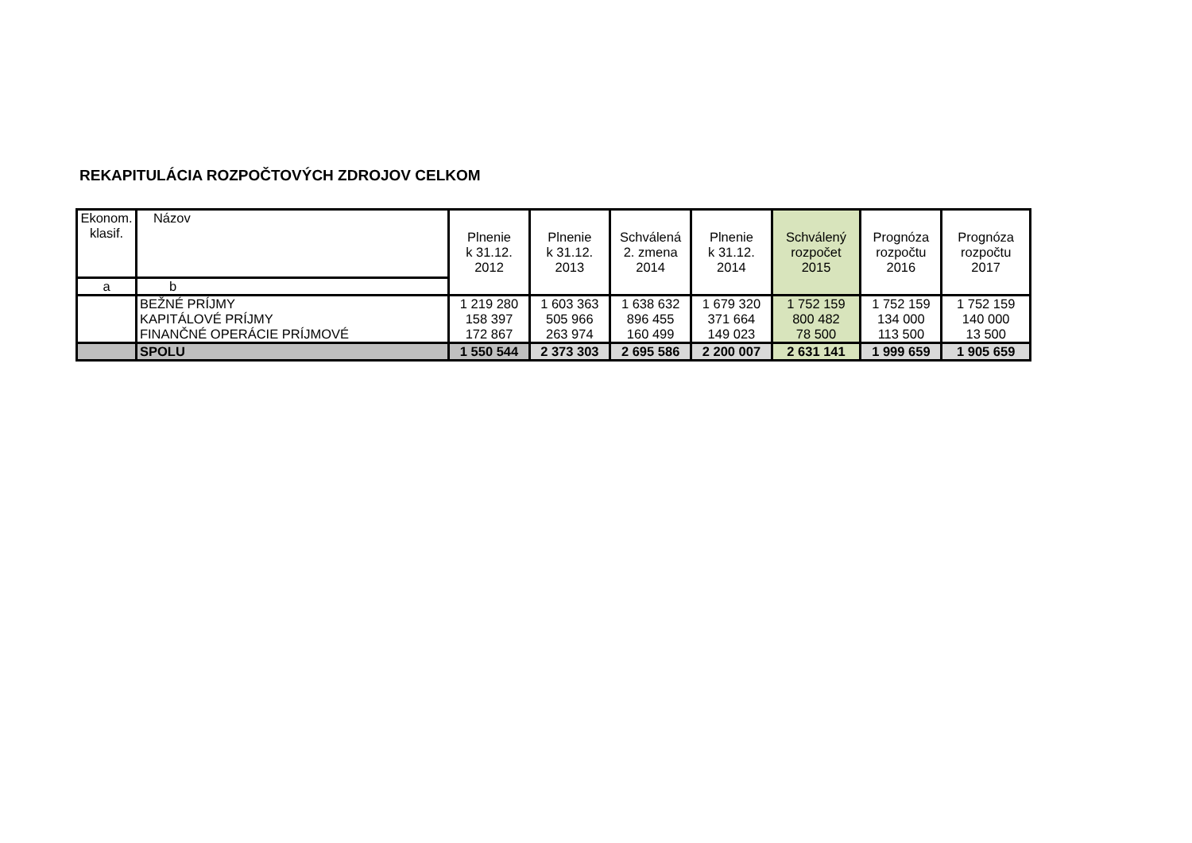REKAPITULÁCIA ROZPOČTOVÝCH ZDROJOV CELKOM
| Ekonom. klasif. | Názov | Plnenie k 31.12. 2012 | Plnenie k 31.12. 2013 | Schválená 2. zmena 2014 | Plnenie k 31.12. 2014 | Schválený rozpočet 2015 | Prognóza rozpočtu 2016 | Prognóza rozpočtu 2017 |
| --- | --- | --- | --- | --- | --- | --- | --- | --- |
| a | b | | | | | | | |
| | BEŽNÉ PRÍJMY | 1 219 280 | 1 603 363 | 1 638 632 | 1 679 320 | 1 752 159 | 1 752 159 | 1 752 159 |
| | KAPITÁLOVÉ PRÍJMY | 158 397 | 505 966 | 896 455 | 371 664 | 800 482 | 134 000 | 140 000 |
| | FINANČNÉ OPERÁCIE PRÍJMOVÉ | 172 867 | 263 974 | 160 499 | 149 023 | 78 500 | 113 500 | 13 500 |
| | SPOLU | 1 550 544 | 2 373 303 | 2 695 586 | 2 200 007 | 2 631 141 | 1 999 659 | 1 905 659 |